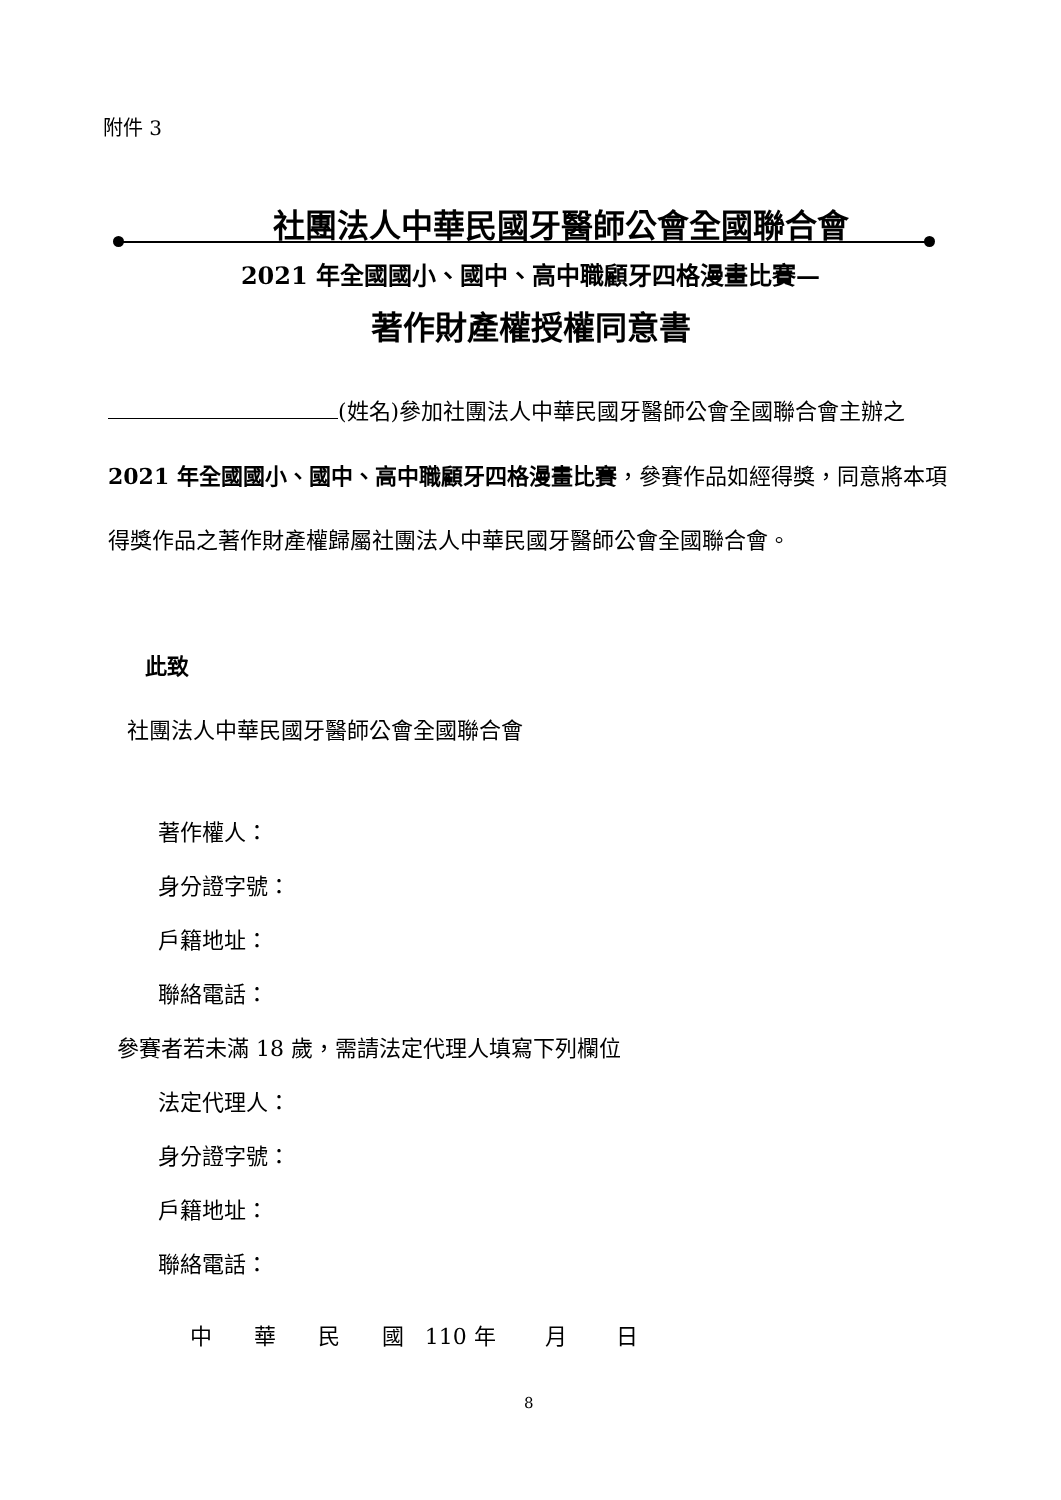附件 3
社團法人中華民國牙醫師公會全國聯合會
2021 年全國國小、國中、高中職顧牙四格漫畫比賽—
著作財產權授權同意書
(姓名)參加社團法人中華民國牙醫師公會全國聯合會主辦之 2021 年全國國小、國中、高中職顧牙四格漫畫比賽，參賽作品如經得獎，同意將本項得獎作品之著作財產權歸屬社團法人中華民國牙醫師公會全國聯合會。
此致
社團法人中華民國牙醫師公會全國聯合會
著作權人：
身分證字號：
戶籍地址：
聯絡電話：
參賽者若未滿 18 歲，需請法定代理人填寫下列欄位
法定代理人：
身分證字號：
戶籍地址：
聯絡電話：
中 華 民 國 110 年 月 日
8